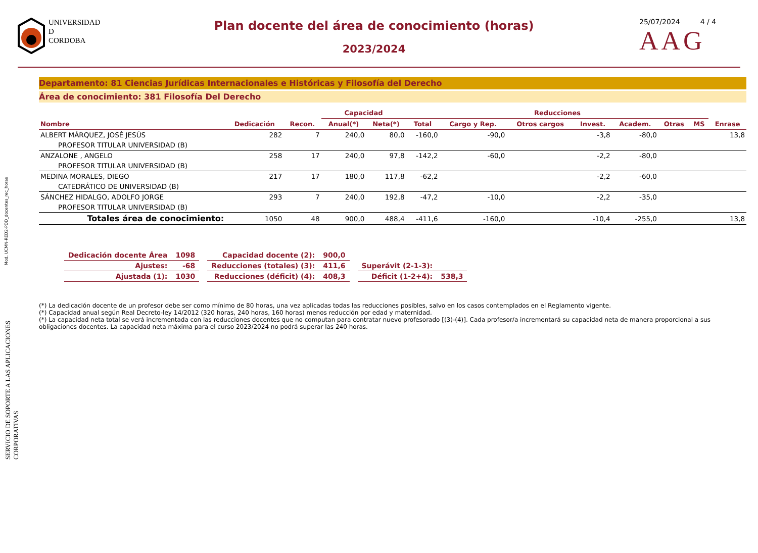Mod. UCMN-RED2-PDD_docentes_rec_horas
SERVICIO DE SOPORTE A LAS APLICACIONES CORPORATIVAS
UNIVERSIDAD
D
CORDOBA
Plan docente del área de conocimiento (horas)
2023/2024
25/07/2024 4 / 4
AAG
Departamento: 81 Ciencias Jurídicas Internacionales e Históricas y Filosofía del Derecho
Área de conocimiento: 381 Filosofía Del Derecho
| | | | Capacidad | | Reducciones | | | | | | | |
| --- | --- | --- | --- | --- | --- | --- | --- | --- | --- | --- | --- | --- |
| Nombre | Dedicación | Recon. | Anual(*) | Neta(*) | Total | Cargo y Rep. | Otros cargos | Invest. | Academ. | Otras | MS | Enrase |
| ALBERT MÁRQUEZ, JOSÉ JESÚS | 282 | 7 | 240,0 | 80,0 | -160,0 | -90,0 | | -3,8 | -80,0 | | | 13,8 |
| PROFESOR TITULAR UNIVERSIDAD (B) | | | | | | | | | | | | |
| ANZALONE , ANGELO | 258 | 17 | 240,0 | 97,8 | -142,2 | -60,0 | | -2,2 | -80,0 | | | |
| PROFESOR TITULAR UNIVERSIDAD (B) | | | | | | | | | | | | |
| MEDINA MORALES, DIEGO | 217 | 17 | 180,0 | 117,8 | -62,2 | | | -2,2 | -60,0 | | | |
| CATEDRÁTICO DE UNIVERSIDAD (B) | | | | | | | | | | | | |
| SÁNCHEZ HIDALGO, ADOLFO JORGE | 293 | 7 | 240,0 | 192,8 | -47,2 | -10,0 | | -2,2 | -35,0 | | | |
| PROFESOR TITULAR UNIVERSIDAD (B) | | | | | | | | | | | | |
| Totales área de conocimiento: | 1050 | 48 | 900,0 | 488,4 | -411,6 | -160,0 | | -10,4 | -255,0 | | | 13,8 |
| Dedicación docente Área | 1098 | | Capacidad docente (2): | 900,0 | | | |
| Ajustes: | -68 | | Reducciones (totales) (3): | 411,6 | | Superávit (2-1-3): | |
| Ajustada (1): | 1030 | | Reducciones (déficit) (4): | 408,3 | | Déficit (1-2+4): | 538,3 |
(*) La dedicación docente de un profesor debe ser como mínimo de 80 horas, una vez aplicadas todas las reducciones posibles, salvo en los casos contemplados en el Reglamento vigente.
(*) Capacidad anual según Real Decreto-ley 14/2012 (320 horas, 240 horas, 160 horas) menos reducción por edad y maternidad.
(*) La capacidad neta total se verá incrementada con las reducciones docentes que no computan para contratar nuevo profesorado [(3)-(4)]. Cada profesor/a incrementará su capacidad neta de manera proporcional a sus obligaciones docentes. La capacidad neta máxima para el curso 2023/2024 no podrá superar las 240 horas.